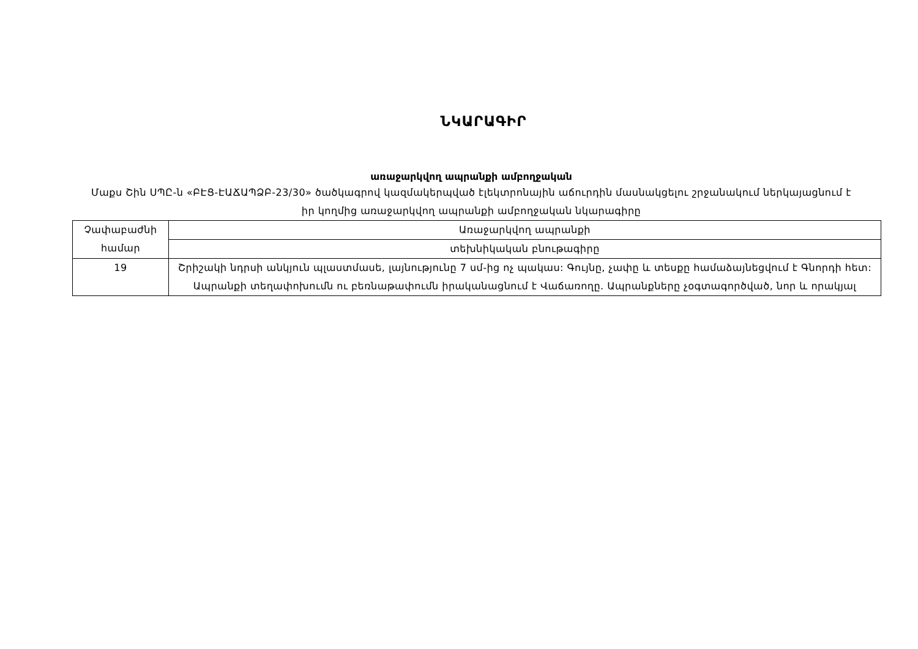ՆԿԱՐԱԳԻՐ
առաջարկվող ապրանքի ամբողջական
Մաքս Շին ՍՊԸ-ն «ԲԷՑ-ԷԱՃԱՊՁԲ-23/30» ծածկագրով կազմակերպված էլեկտրոնային աճուրդին մասնակցելու շրջանակում ներկայացնում է իր կողմից առաջարկվող ապրանքի ամբողջական նկարագիրը
| Չափաբաժնի համար | Առաջարկվող ապրանքի |
| | տեխնիկական բնութագիրը |
| 19 | Շրիշակի նդրսի անկյուն պլաստմասե, լայնությունը 7 սմ-ից ոչ պակաս: Գույնը, չափը և տեսքը համաձայնեցվում է Գնորդի հետ: Ապրանքի տեղափոխումն ու բեռնաթափումն իրականացնում է Վաճառողը. Ապրանքները չօգտագործված, նոր և որակյալ |